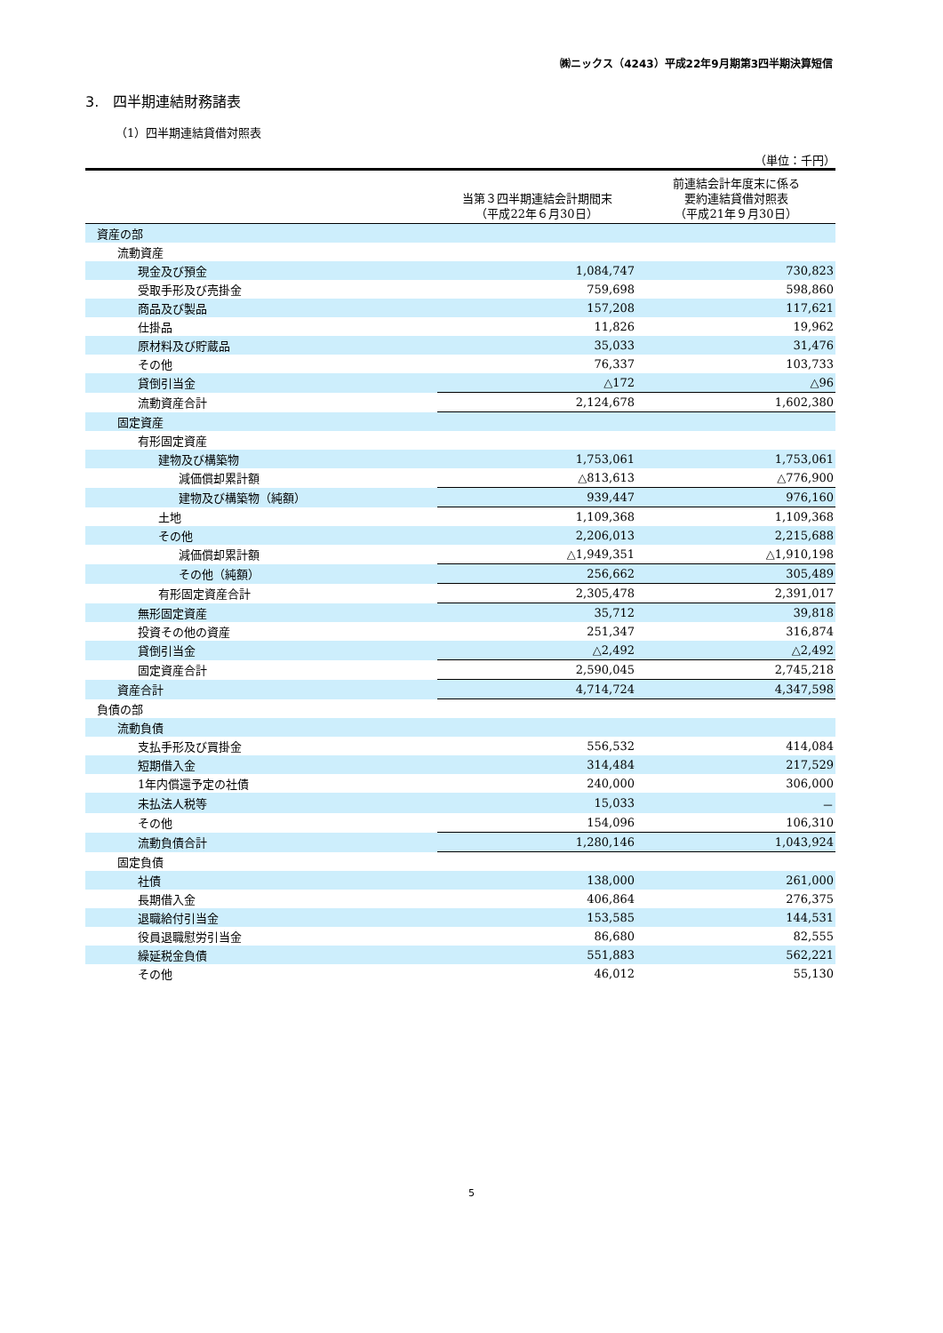㈱ニックス（4243）平成22年9月期第3四半期決算短信
3.　四半期連結財務諸表
（1）四半期連結貸借対照表
（単位：千円）
| | 当第３四半期連結会計期間末 （平成22年６月30日） | 前連結会計年度末に係る 要約連結貸借対照表 （平成21年９月30日） |
| --- | --- | --- |
| 資産の部 | | |
| 流動資産 | | |
| 現金及び預金 | 1,084,747 | 730,823 |
| 受取手形及び売掛金 | 759,698 | 598,860 |
| 商品及び製品 | 157,208 | 117,621 |
| 仕掛品 | 11,826 | 19,962 |
| 原材料及び貯蔵品 | 35,033 | 31,476 |
| その他 | 76,337 | 103,733 |
| 貸倒引当金 | △172 | △96 |
| 流動資産合計 | 2,124,678 | 1,602,380 |
| 固定資産 | | |
| 有形固定資産 | | |
| 建物及び構築物 | 1,753,061 | 1,753,061 |
| 減価償却累計額 | △813,613 | △776,900 |
| 建物及び構築物（純額） | 939,447 | 976,160 |
| 土地 | 1,109,368 | 1,109,368 |
| その他 | 2,206,013 | 2,215,688 |
| 減価償却累計額 | △1,949,351 | △1,910,198 |
| その他（純額） | 256,662 | 305,489 |
| 有形固定資産合計 | 2,305,478 | 2,391,017 |
| 無形固定資産 | 35,712 | 39,818 |
| 投資その他の資産 | 251,347 | 316,874 |
| 貸倒引当金 | △2,492 | △2,492 |
| 固定資産合計 | 2,590,045 | 2,745,218 |
| 資産合計 | 4,714,724 | 4,347,598 |
| 負債の部 | | |
| 流動負債 | | |
| 支払手形及び買掛金 | 556,532 | 414,084 |
| 短期借入金 | 314,484 | 217,529 |
| 1年内償還予定の社債 | 240,000 | 306,000 |
| 未払法人税等 | 15,033 | － |
| その他 | 154,096 | 106,310 |
| 流動負債合計 | 1,280,146 | 1,043,924 |
| 固定負債 | | |
| 社債 | 138,000 | 261,000 |
| 長期借入金 | 406,864 | 276,375 |
| 退職給付引当金 | 153,585 | 144,531 |
| 役員退職慰労引当金 | 86,680 | 82,555 |
| 繰延税金負債 | 551,883 | 562,221 |
| その他 | 46,012 | 55,130 |
5